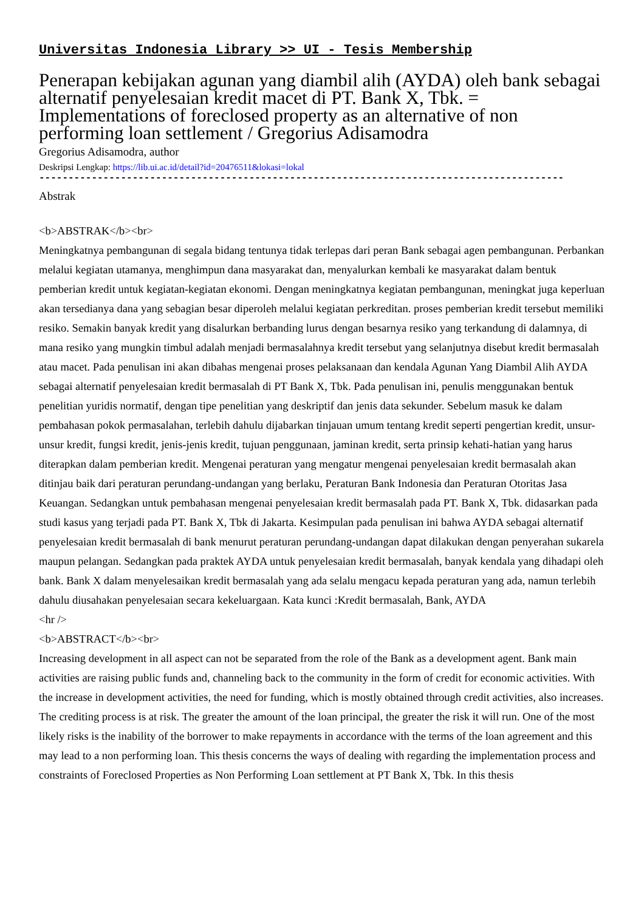Universitas Indonesia Library >> UI - Tesis Membership
Penerapan kebijakan agunan yang diambil alih (AYDA) oleh bank sebagai alternatif penyelesaian kredit macet di PT. Bank X, Tbk. = Implementations of foreclosed property as an alternative of non performing loan settlement / Gregorius Adisamodra
Gregorius Adisamodra, author
Deskripsi Lengkap: https://lib.ui.ac.id/detail?id=20476511&lokasi=lokal
------------------------------------------------------------------------------------------
Abstrak
<b>ABSTRAK</b><br>
Meningkatnya pembangunan di segala bidang tentunya tidak terlepas dari peran Bank sebagai agen pembangunan. Perbankan melalui kegiatan utamanya, menghimpun dana masyarakat dan, menyalurkan kembali ke masyarakat dalam bentuk pemberian kredit untuk kegiatan-kegiatan ekonomi. Dengan meningkatnya kegiatan pembangunan, meningkat juga keperluan akan tersedianya dana yang sebagian besar diperoleh melalui kegiatan perkreditan. proses pemberian kredit tersebut memiliki resiko. Semakin banyak kredit yang disalurkan berbanding lurus dengan besarnya resiko yang terkandung di dalamnya, di mana resiko yang mungkin timbul adalah menjadi bermasalahnya kredit tersebut yang selanjutnya disebut kredit bermasalah atau macet. Pada penulisan ini akan dibahas mengenai proses pelaksanaan dan kendala Agunan Yang Diambil Alih AYDA sebagai alternatif penyelesaian kredit bermasalah di PT Bank X, Tbk. Pada penulisan ini, penulis menggunakan bentuk penelitian yuridis normatif, dengan tipe penelitian yang deskriptif dan jenis data sekunder. Sebelum masuk ke dalam pembahasan pokok permasalahan, terlebih dahulu dijabarkan tinjauan umum tentang kredit seperti pengertian kredit, unsur-unsur kredit, fungsi kredit, jenis-jenis kredit, tujuan penggunaan, jaminan kredit, serta prinsip kehati-hatian yang harus diterapkan dalam pemberian kredit. Mengenai peraturan yang mengatur mengenai penyelesaian kredit bermasalah akan ditinjau baik dari peraturan perundang-undangan yang berlaku, Peraturan Bank Indonesia dan Peraturan Otoritas Jasa Keuangan. Sedangkan untuk pembahasan mengenai penyelesaian kredit bermasalah pada PT. Bank X, Tbk. didasarkan pada studi kasus yang terjadi pada PT. Bank X, Tbk di Jakarta. Kesimpulan pada penulisan ini bahwa AYDA sebagai alternatif penyelesaian kredit bermasalah di bank menurut peraturan perundang-undangan dapat dilakukan dengan penyerahan sukarela maupun pelangan. Sedangkan pada praktek AYDA untuk penyelesaian kredit bermasalah, banyak kendala yang dihadapi oleh bank. Bank X dalam menyelesaikan kredit bermasalah yang ada selalu mengacu kepada peraturan yang ada, namun terlebih dahulu diusahakan penyelesaian secara kekeluargaan. Kata kunci :Kredit bermasalah, Bank, AYDA
<hr />
<b>ABSTRACT</b><br>
Increasing development in all aspect can not be separated from the role of the Bank as a development agent. Bank main activities are raising public funds and, channeling back to the community in the form of credit for economic activities. With the increase in development activities, the need for funding, which is mostly obtained through credit activities, also increases. The crediting process is at risk. The greater the amount of the loan principal, the greater the risk it will run. One of the most likely risks is the inability of the borrower to make repayments in accordance with the terms of the loan agreement and this may lead to a non performing loan. This thesis concerns the ways of dealing with regarding the implementation process and constraints of Foreclosed Properties as Non Performing Loan settlement at PT Bank X, Tbk. In this thesis